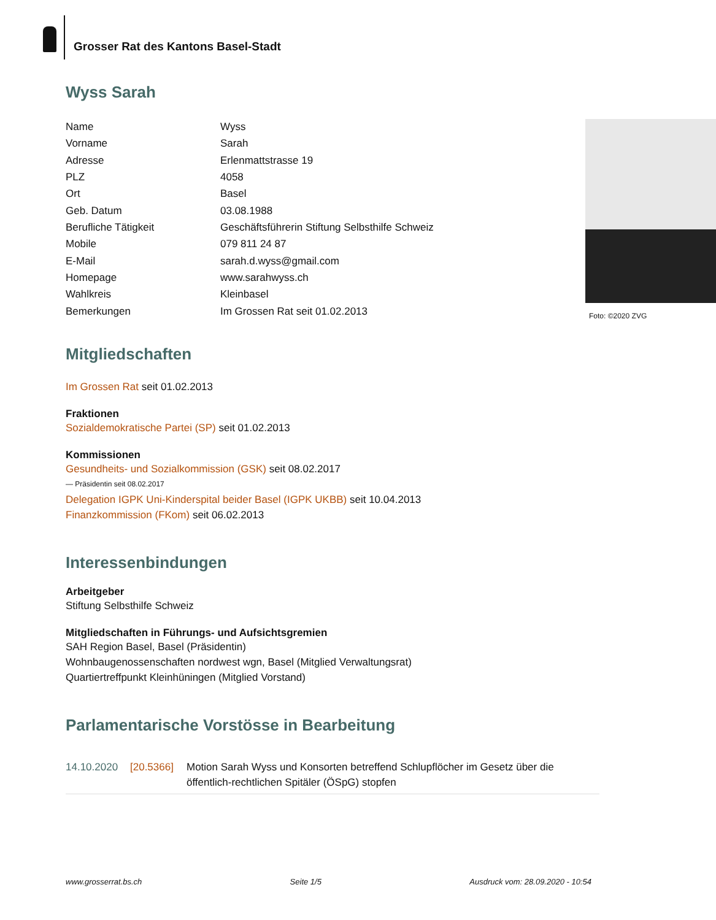Grosser Rat des Kantons Basel-Stadt
Wyss Sarah
| Name | Wyss |
| Vorname | Sarah |
| Adresse | Erlenmattstrasse 19 |
| PLZ | 4058 |
| Ort | Basel |
| Geb. Datum | 03.08.1988 |
| Berufliche Tätigkeit | Geschäftsführerin Stiftung Selbsthilfe Schweiz |
| Mobile | 079 811 24 87 |
| E-Mail | sarah.d.wyss@gmail.com |
| Homepage | www.sarahwyss.ch |
| Wahlkreis | Kleinbasel |
| Bemerkungen | Im Grossen Rat seit 01.02.2013 |
Foto: ©2020 ZVG
Mitgliedschaften
Im Grossen Rat seit 01.02.2013
Fraktionen
Sozialdemokratische Partei (SP) seit 01.02.2013
Kommissionen
Gesundheits- und Sozialkommission (GSK) seit 08.02.2017
— Präsidentin seit 08.02.2017
Delegation IGPK Uni-Kinderspital beider Basel (IGPK UKBB) seit 10.04.2013
Finanzkommission (FKom) seit 06.02.2013
Interessenbindungen
Arbeitgeber
Stiftung Selbsthilfe Schweiz
Mitgliedschaften in Führungs- und Aufsichtsgremien
SAH Region Basel, Basel (Präsidentin)
Wohnbaugenossenschaften nordwest wgn, Basel (Mitglied Verwaltungsrat)
Quartiertreffpunkt Kleinhüningen (Mitglied Vorstand)
Parlamentarische Vorstösse in Bearbeitung
14.10.2020 [20.5366] Motion Sarah Wyss und Konsorten betreffend Schlupflöcher im Gesetz über die öffentlich-rechtlichen Spitäler (ÖSpG) stopfen
www.grosserrat.bs.ch Seite 1/5 Ausdruck vom: 28.09.2020 - 10:54